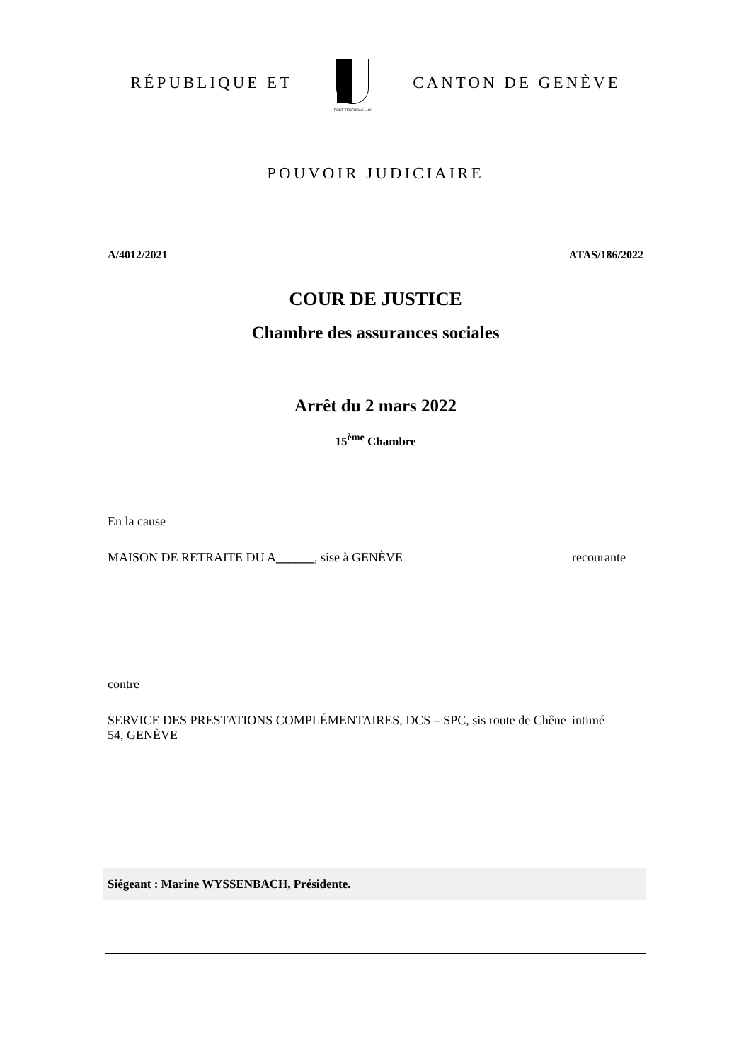RÉPUBLIQUE ET
POST TENEBRAS LUX
CANTON DE GENÈVE
POUVOIR JUDICIAIRE
A/4012/2021 ATAS/186/2022
COUR DE JUSTICE
Chambre des assurances sociales
Arrêt du 2 mars 2022
15<sup>ème</sup> Chambre
En la cause
MAISON DE RETRAITE DU A______, sise à GENÈVE recourante
contre
SERVICE DES PRESTATIONS COMPLÉMENTAIRES, DCS – SPC, sis route de Chêne 54, GENÈVE
intimé
Siégeant : Marine WYSSENBACH, Présidente.